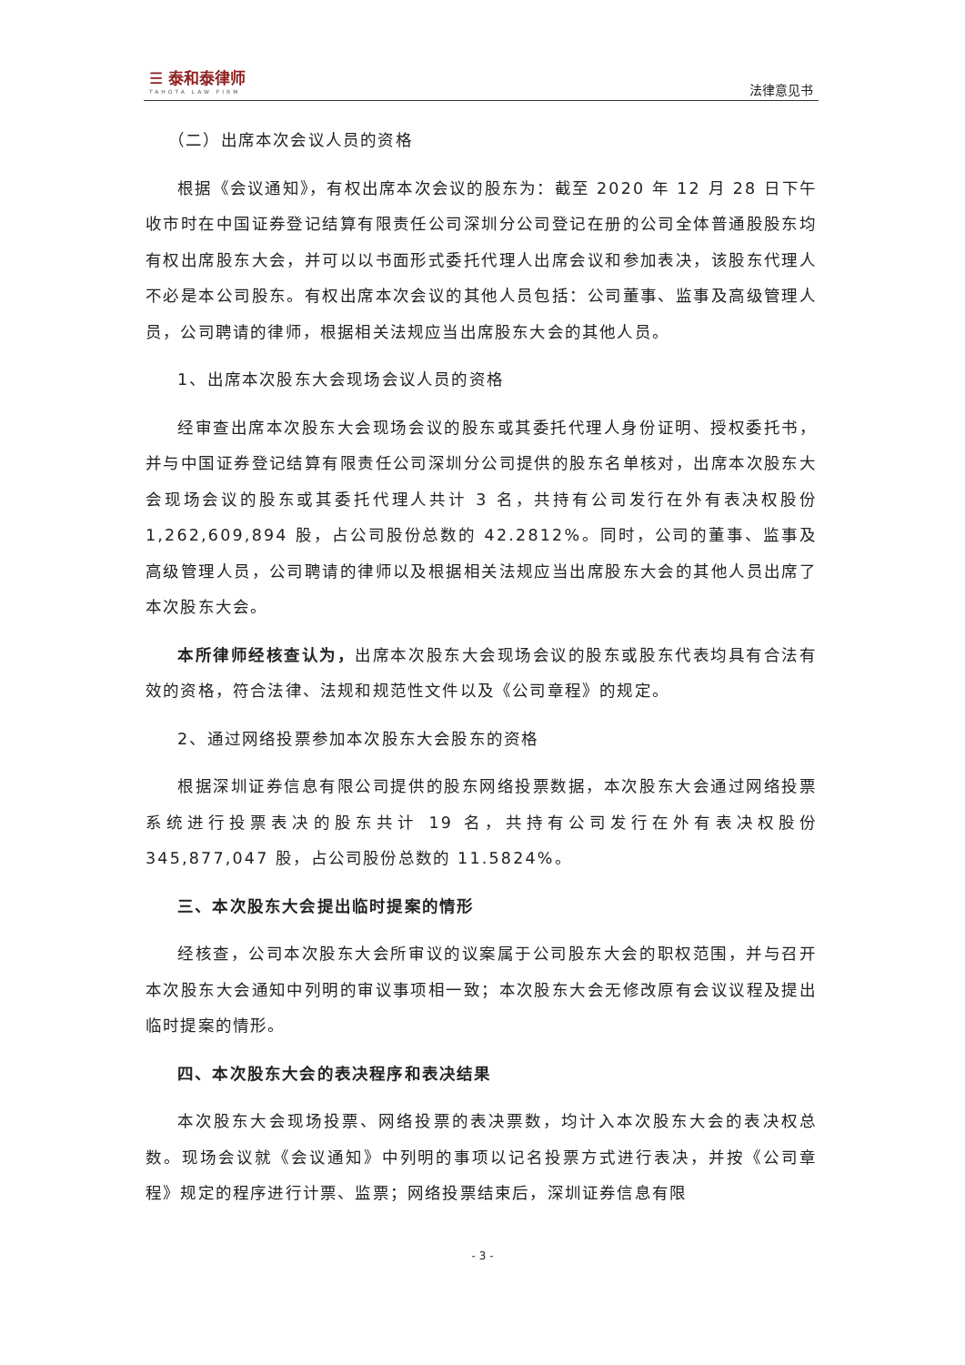☰ 泰和泰律师
TAHOTA LAW FIRM
法律意见书
（二）出席本次会议人员的资格
根据《会议通知》，有权出席本次会议的股东为：截至 2020 年 12 月 28 日下午收市时在中国证券登记结算有限责任公司深圳分公司登记在册的公司全体普通股股东均有权出席股东大会，并可以以书面形式委托代理人出席会议和参加表决，该股东代理人不必是本公司股东。有权出席本次会议的其他人员包括：公司董事、监事及高级管理人员，公司聘请的律师，根据相关法规应当出席股东大会的其他人员。
1、出席本次股东大会现场会议人员的资格
经审查出席本次股东大会现场会议的股东或其委托代理人身份证明、授权委托书，并与中国证券登记结算有限责任公司深圳分公司提供的股东名单核对，出席本次股东大会现场会议的股东或其委托代理人共计 3 名，共持有公司发行在外有表决权股份 1,262,609,894 股，占公司股份总数的 42.2812%。同时，公司的董事、监事及高级管理人员，公司聘请的律师以及根据相关法规应当出席股东大会的其他人员出席了本次股东大会。
本所律师经核查认为，出席本次股东大会现场会议的股东或股东代表均具有合法有效的资格，符合法律、法规和规范性文件以及《公司章程》的规定。
2、通过网络投票参加本次股东大会股东的资格
根据深圳证券信息有限公司提供的股东网络投票数据，本次股东大会通过网络投票系统进行投票表决的股东共计 19 名，共持有公司发行在外有表决权股份 345,877,047 股，占公司股份总数的 11.5824%。
三、本次股东大会提出临时提案的情形
经核查，公司本次股东大会所审议的议案属于公司股东大会的职权范围，并与召开本次股东大会通知中列明的审议事项相一致；本次股东大会无修改原有会议议程及提出临时提案的情形。
四、本次股东大会的表决程序和表决结果
本次股东大会现场投票、网络投票的表决票数，均计入本次股东大会的表决权总数。现场会议就《会议通知》中列明的事项以记名投票方式进行表决，并按《公司章程》规定的程序进行计票、监票；网络投票结束后，深圳证券信息有限
- 3 -